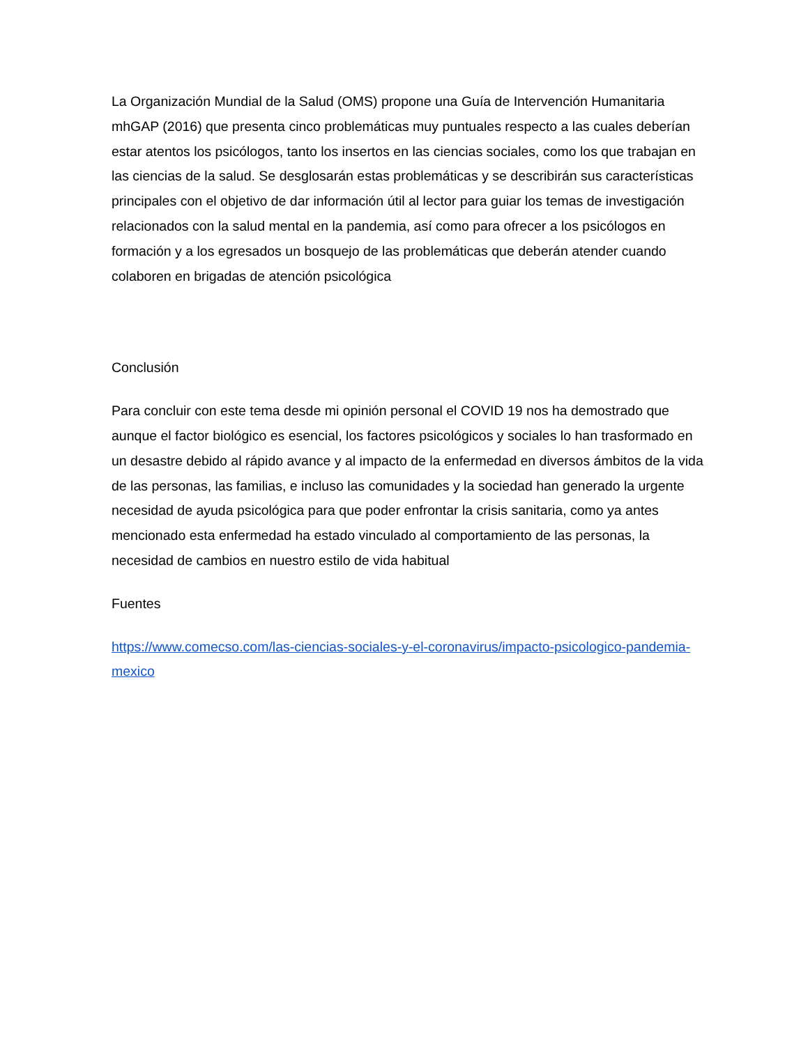La Organización Mundial de la Salud (OMS) propone una Guía de Intervención Humanitaria mhGAP (2016) que presenta cinco problemáticas muy puntuales respecto a las cuales deberían estar atentos los psicólogos, tanto los insertos en las ciencias sociales, como los que trabajan en las ciencias de la salud. Se desglosarán estas problemáticas y se describirán sus características principales con el objetivo de dar información útil al lector para guiar los temas de investigación relacionados con la salud mental en la pandemia, así como para ofrecer a los psicólogos en formación y a los egresados un bosquejo de las problemáticas que deberán atender cuando colaboren en brigadas de atención psicológica
Conclusión
Para concluir con este tema desde mi opinión personal el COVID 19 nos ha demostrado que aunque el factor biológico es esencial, los factores psicológicos y sociales lo han trasformado en un desastre debido al rápido avance y al impacto de la enfermedad en diversos ámbitos de la vida de las personas, las familias, e incluso las comunidades y la sociedad han generado la urgente necesidad de ayuda psicológica para que poder enfrontar la crisis sanitaria, como ya antes mencionado esta enfermedad ha estado vinculado al comportamiento de las personas, la necesidad de cambios en nuestro estilo de vida habitual
Fuentes
https://www.comecso.com/las-ciencias-sociales-y-el-coronavirus/impacto-psicologico-pandemia-mexico